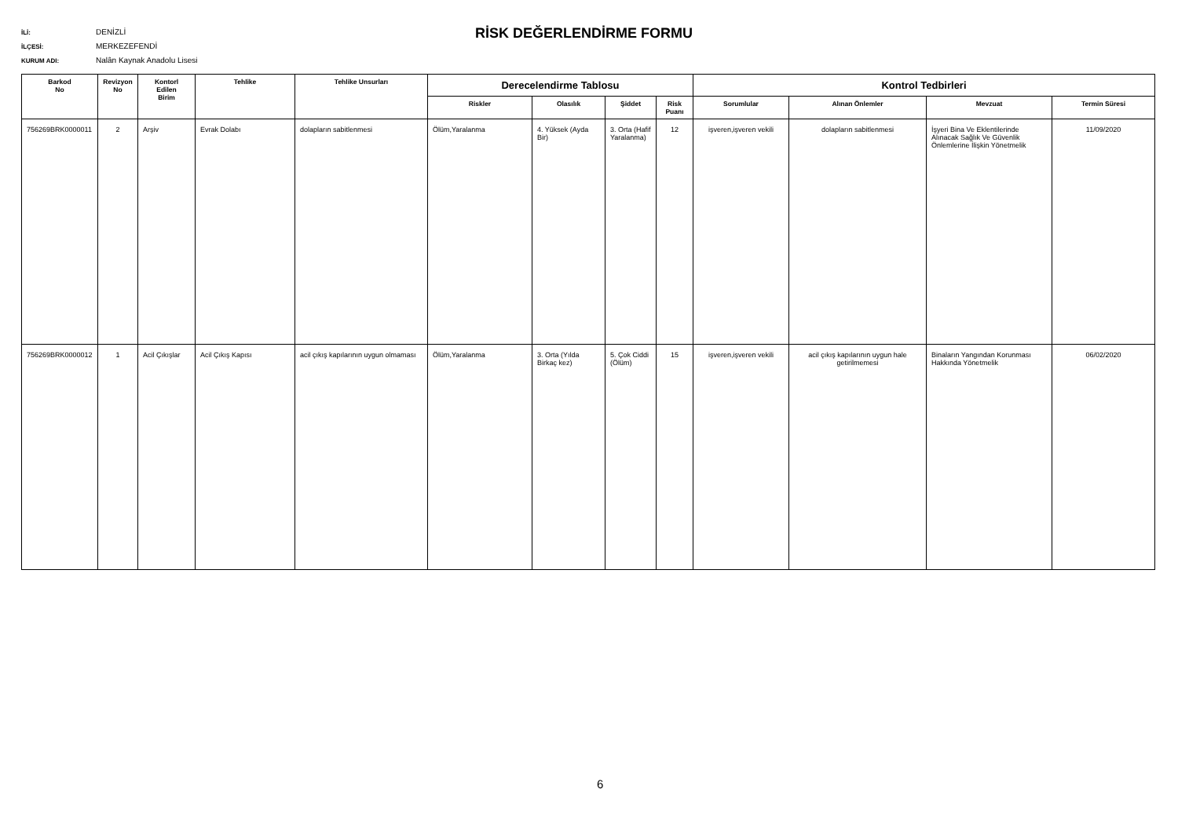İLİ: DENİZLİ
İLÇESİ: MERKEZEFENDİ
KURUM ADI: Nalân Kaynak Anadolu Lisesi
RİSK DEĞERLENDİRME FORMU
| Barkod No | Revizyon No | Kontorl Edilen Birim | Tehlike | Tehlike Unsurları | Derecelendirme Tablosu | | | | Kontrol Tedbirleri | | | |
| --- | --- | --- | --- | --- | --- | --- | --- | --- | --- | --- | --- | --- |
| | | | | | Riskler | Olasılık | Şiddet | Risk Puanı | Sorumlular | Alınan Önlemler | Mevzuat | Termin Süresi |
| 756269BRK0000011 | 2 | Arşiv | Evrak Dolabı | dolapların sabitlenmesi | Ölüm,Yaralanma | 4. Yüksek (Ayda Bir) | 3. Orta (Hafif Yaralanma) | 12 | işveren,işveren vekili | dolapların sabitlenmesi | İşyeri Bina Ve Eklentilerinde Alınacak Sağlık Ve Güvenlik Önlemlerine İlişkin Yönetmelik | 11/09/2020 |
| 756269BRK0000012 | 1 | Acil Çıkışlar | Acil Çıkış Kapısı | acil çıkış kapılarının uygun olmaması | Ölüm,Yaralanma | 3. Orta (Yılda Birkaç kez) | 5. Çok Ciddi (Ölüm) | 15 | işveren,işveren vekili | acil çıkış kapılarının uygun hale getirilmemesi | Binaların Yangından Korunması Hakkında Yönetmelik | 06/02/2020 |
6